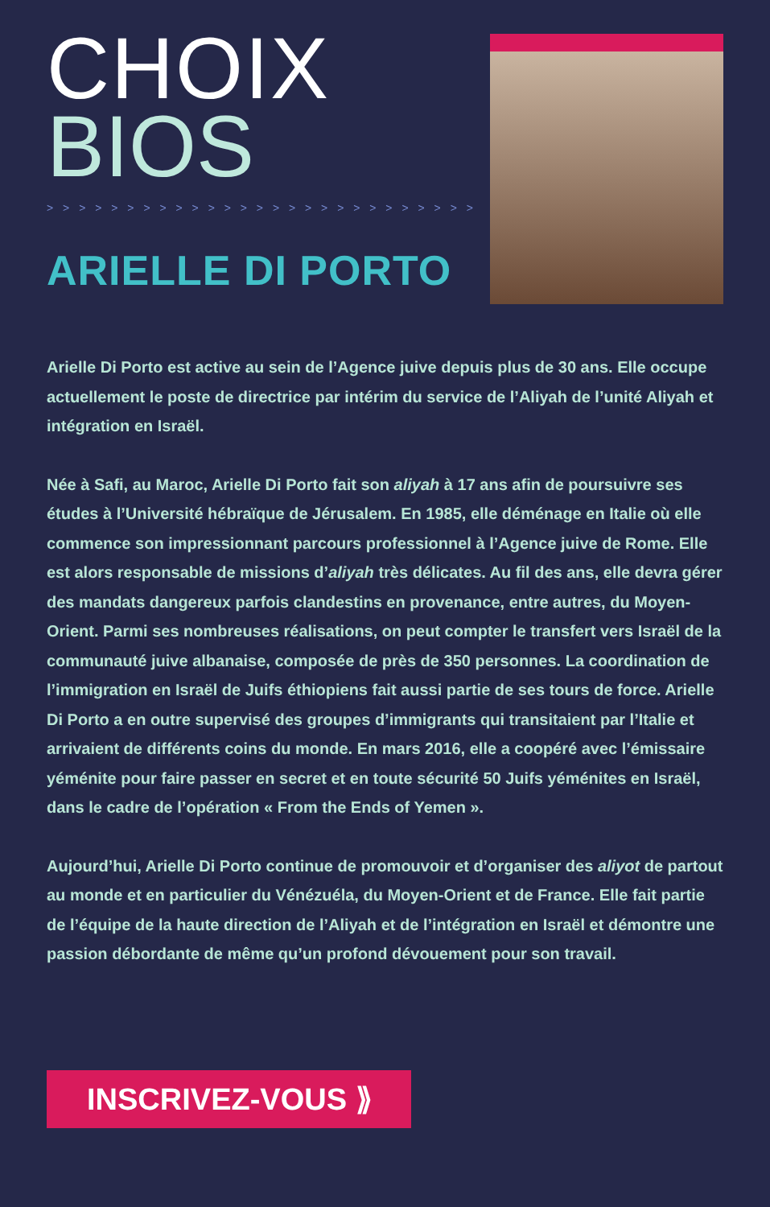CHOIX
BIOS
> > > > > > > > > > > > > > > > > > > > > > > > > > > > > > > > >
ARIELLE DI PORTO
Arielle Di Porto est active au sein de l’Agence juive depuis plus de 30 ans. Elle occupe actuellement le poste de directrice par intérim du service de l’Aliyah de l’unité Aliyah et intégration en Israël.
Née à Safi, au Maroc, Arielle Di Porto fait son aliyah à 17 ans afin de poursuivre ses études à l’Université hébraïque de Jérusalem. En 1985, elle déménage en Italie où elle commence son impressionnant parcours professionnel à l’Agence juive de Rome. Elle est alors responsable de missions d’aliyah très délicates. Au fil des ans, elle devra gérer des mandats dangereux parfois clandestins en provenance, entre autres, du Moyen-Orient. Parmi ses nombreuses réalisations, on peut compter le transfert vers Israël de la communauté juive albanaise, composée de près de 350 personnes. La coordination de l’immigration en Israël de Juifs éthiopiens fait aussi partie de ses tours de force. Arielle Di Porto a en outre supervisé des groupes d’immigrants qui transitaient par l’Italie et arrivaient de différents coins du monde. En mars 2016, elle a coopéré avec l’émissaire yéménite pour faire passer en secret et en toute sécurité 50 Juifs yéménites en Israël, dans le cadre de l’opération « From the Ends of Yemen ».
Aujourd’hui, Arielle Di Porto continue de promouvoir et d’organiser des aliyot de partout au monde et en particulier du Vénézuéla, du Moyen-Orient et de France. Elle fait partie de l’équipe de la haute direction de l’Aliyah et de l’intégration en Israël et démontre une passion débordante de même qu’un profond dévouement pour son travail.
INSCRIVEZ-VOUS ⟫